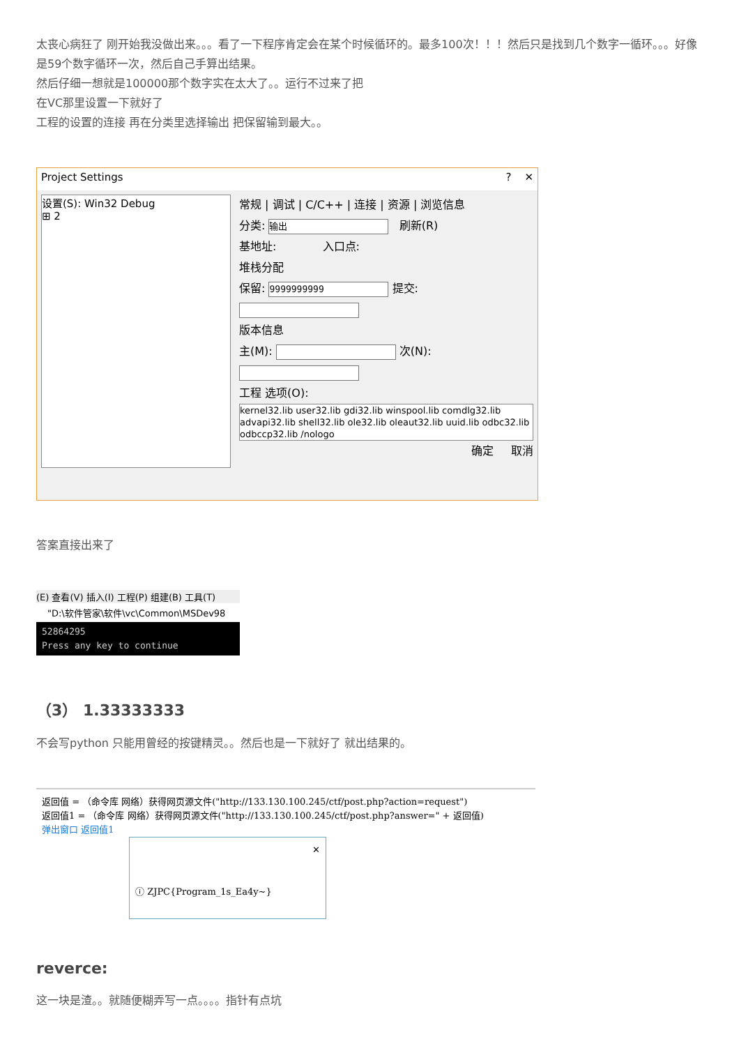太丧心病狂了 刚开始我没做出来。。。看了一下程序肯定会在某个时候循环的。最多100次！！！然后只是找到几个数字一循环。。。好像是59个数字循环一次，然后自己手算出结果。
然后仔细一想就是100000那个数字实在太大了。。运行不过来了把
在VC那里设置一下就好了
工程的设置的连接 再在分类里选择输出 把保留输到最大。。
Project Settings? ✕
设置(S): Win32 Debug
⊞ 2
常规 | 调试 | C/C++ | 连接 | 资源 | 浏览信息
分类: 输出 刷新(R)
基地址: 入口点:
堆栈分配
保留: 9999999999 提交:
版本信息
主(M): 次(N):
工程 选项(O):
kernel32.lib user32.lib gdi32.lib winspool.lib comdlg32.lib advapi32.lib shell32.lib ole32.lib oleaut32.lib uuid.lib odbc32.lib odbccp32.lib /nologo
确定 取消
答案直接出来了
(E) 查看(V) 插入(I) 工程(P) 组建(B) 工具(T)
"D:\软件管家\软件\vc\Common\MSDev98
52864295
Press any key to continue
（3） 1.33333333
不会写python 只能用曾经的按键精灵。。然后也是一下就好了 就出结果的。
返回值 = （命令库 网络）获得网页源文件("http://133.130.100.245/ctf/post.php?action=request")
返回值1 = （命令库 网络）获得网页源文件("http://133.130.100.245/ctf/post.php?answer=" + 返回值)
弹出窗口 返回值1
✕
ⓘ ZJPC{Program_1s_Ea4y~}
reverce:
这一块是渣。。就随便糊弄写一点。。。。指针有点坑